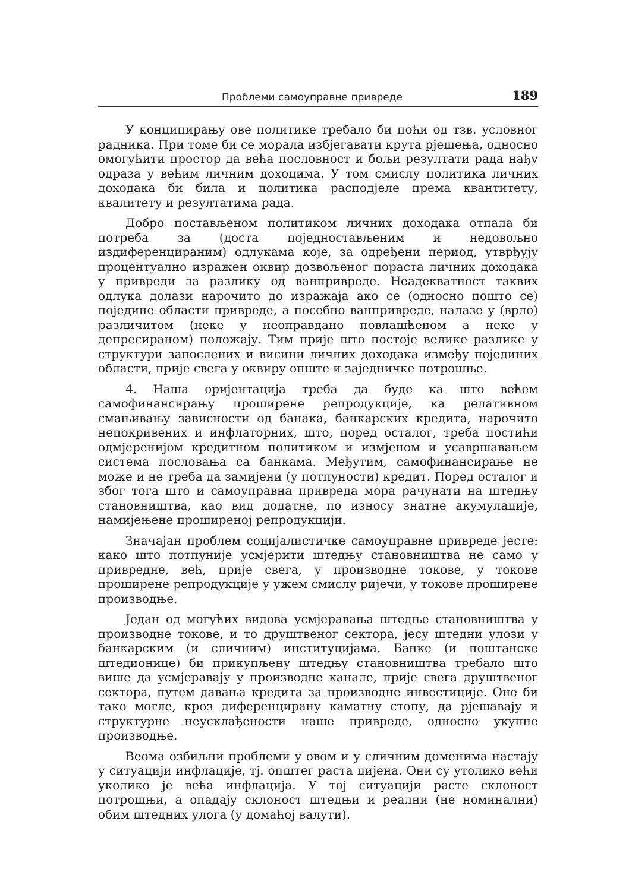Проблеми самоуправне привреде 189
У конципирању ове политике требало би поћи од тзв. условног радника. При томе би се морала избјегавати крута рјешења, односно омогућити простор да већа пословност и бољи резултати рада нађу одраза у већим личним дохоцима. У том смислу политика личних доходака би била и политика расподјеле према квантитету, квалитету и резултатима рада.
Добро постављеном политиком личних доходака отпала би потреба за (доста поједностављеним и недовољно издиференцираним) одлукама које, за одређени период, утврђују процентуално изражен оквир дозвољеног пораста личних доходака у привреди за разлику од ванпривреде. Неадекватност таквих одлука долази нарочито до изражаја ако се (односно пошто се) поједине области привреде, а посебно ванпривреде, налазе у (врло) различитом (неке у неоправдано повлашћеном а неке у депресираном) положају. Тим прије што постоје велике разлике у структури запослених и висини личних доходака између појединих области, прије свега у оквиру опште и заједничке потрошње.
4. Наша оријентација треба да буде ка што већем самофинансирању проширене репродукције, ка релативном смањивању зависности од банака, банкарских кредита, нарочито непокривених и инфлаторних, што, поред осталог, треба постићи одмјеренијом кредитном политиком и измјеном и усавршавањем система пословања са банкама. Међутим, самофинансирање не може и не треба да замијени (у потпуности) кредит. Поред осталог и због тога што и самоуправна привреда мора рачунати на штедњу становништва, као вид додатне, по износу знатне акумулације, намијењене проширеној репродукцији.
Значајан проблем социјалистичке самоуправне привреде јесте: како што потпуније усмјерити штедњу становништва не само у привредне, већ, прије свега, у производне токове, у токове проширене репродукције у ужем смислу ријечи, у токове проширене производње.
Један од могућих видова усмјеравања штедње становништва у производне токове, и то друштвеног сектора, јесу штедни улози у банкарским (и сличним) институцијама. Банке (и поштанске штедионице) би прикупљену штедњу становништва требало што више да усмјеравају у производне канале, прије свега друштвеног сектора, путем давања кредита за производне инвестиције. Оне би тако могле, кроз диференцирану каматну стопу, да рјешавају и структурне неусклађености наше привреде, односно укупне производње.
Веома озбиљни проблеми у овом и у сличним доменима настају у ситуацији инфлације, тј. општег раста цијена. Они су утолико већи уколико је већа инфлација. У тој ситуацији расте склоност потрошњи, а опадају склоност штедњи и реални (не номинални) обим штедних улога (у домаћој валути).